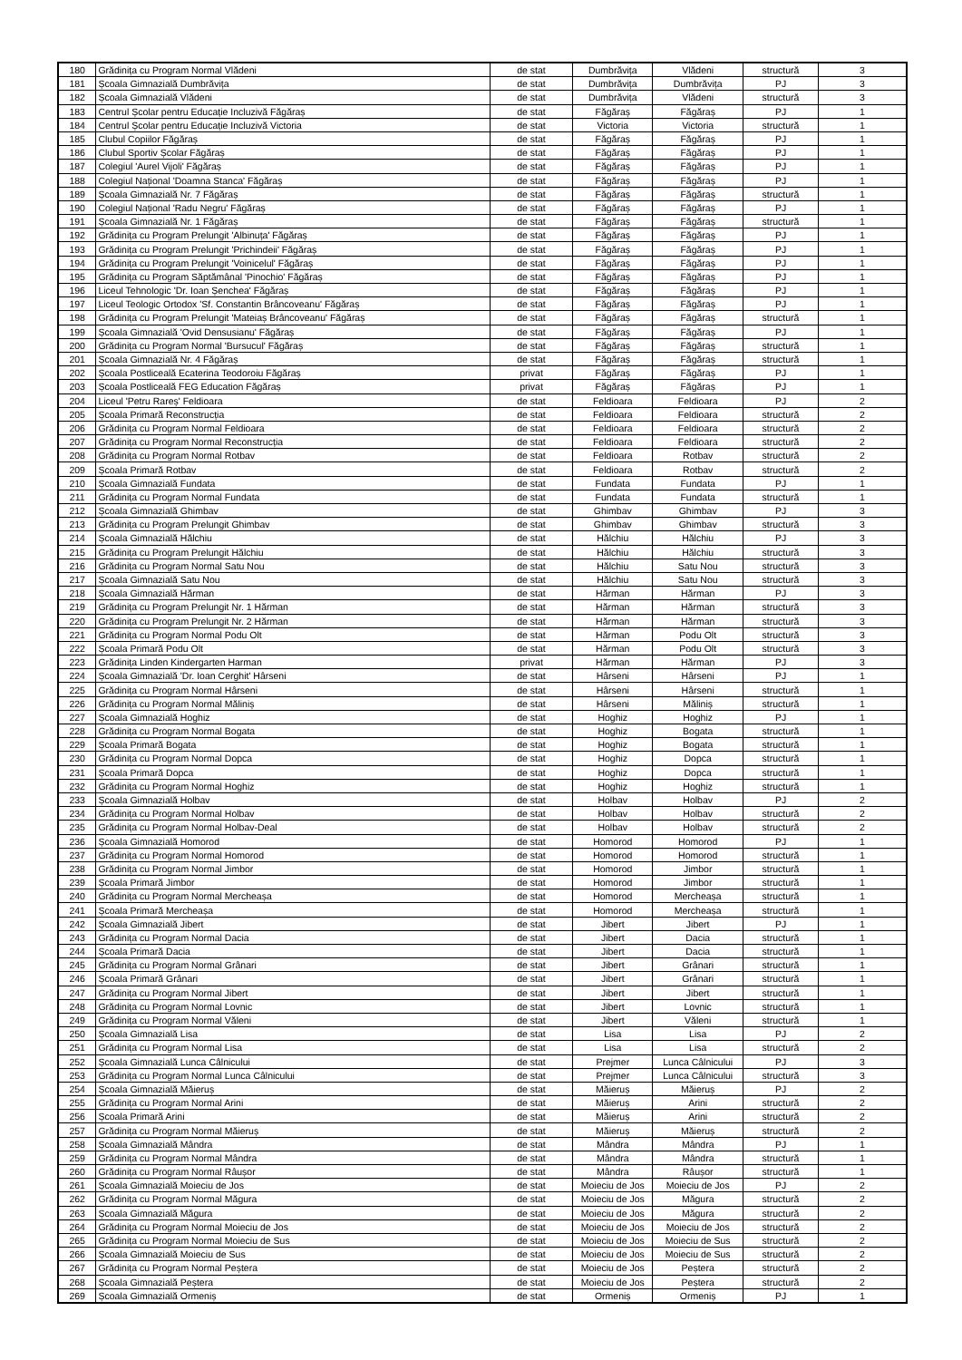| 180 | Grădinița cu Program Normal Vlădeni | de stat | Dumbrăvița | Vlădeni | structură | 3 |
| 181 | Școala Gimnazială Dumbrăvița | de stat | Dumbrăvița | Dumbrăvița | PJ | 3 |
| 182 | Școala Gimnazială Vlădeni | de stat | Dumbrăvița | Vlădeni | structură | 3 |
| 183 | Centrul Școlar pentru Educație Incluzivă Făgăraș | de stat | Făgăraș | Făgăraș | PJ | 1 |
| 184 | Centrul Școlar pentru Educație Incluzivă Victoria | de stat | Victoria | Victoria | structură | 1 |
| 185 | Clubul Copiilor Făgăraș | de stat | Făgăraș | Făgăraș | PJ | 1 |
| 186 | Clubul Sportiv Școlar Făgăraș | de stat | Făgăraș | Făgăraș | PJ | 1 |
| 187 | Colegiul 'Aurel Vijoli' Făgăraș | de stat | Făgăraș | Făgăraș | PJ | 1 |
| 188 | Colegiul Național 'Doamna Stanca' Făgăraș | de stat | Făgăraș | Făgăraș | PJ | 1 |
| 189 | Școala Gimnazială Nr. 7 Făgăraș | de stat | Făgăraș | Făgăraș | structură | 1 |
| 190 | Colegiul Național 'Radu Negru' Făgăraș | de stat | Făgăraș | Făgăraș | PJ | 1 |
| 191 | Școala Gimnazială Nr. 1 Făgăraș | de stat | Făgăraș | Făgăraș | structură | 1 |
| 192 | Grădinița cu Program Prelungit 'Albinuța' Făgăraș | de stat | Făgăraș | Făgăraș | PJ | 1 |
| 193 | Grădinița cu Program Prelungit 'Prichindeii' Făgăraș | de stat | Făgăraș | Făgăraș | PJ | 1 |
| 194 | Grădinița cu Program Prelungit 'Voinicelul' Făgăraș | de stat | Făgăraș | Făgăraș | PJ | 1 |
| 195 | Grădinița cu Program Săptămânal 'Pinochio' Făgăraș | de stat | Făgăraș | Făgăraș | PJ | 1 |
| 196 | Liceul Tehnologic 'Dr. Ioan Șenchea' Făgăraș | de stat | Făgăraș | Făgăraș | PJ | 1 |
| 197 | Liceul Teologic Ortodox 'Sf. Constantin Brâncoveanu' Făgăraș | de stat | Făgăraș | Făgăraș | PJ | 1 |
| 198 | Grădinița cu Program Prelungit 'Mateiaș Brâncoveanu' Făgăraș | de stat | Făgăraș | Făgăraș | structură | 1 |
| 199 | Școala Gimnazială 'Ovid Densusianu' Făgăraș | de stat | Făgăraș | Făgăraș | PJ | 1 |
| 200 | Grădinița cu Program Normal 'Bursucul' Făgăraș | de stat | Făgăraș | Făgăraș | structură | 1 |
| 201 | Școala Gimnazială Nr. 4 Făgăraș | de stat | Făgăraș | Făgăraș | structură | 1 |
| 202 | Școala Postliceală Ecaterina Teodoroiu Făgăraș | privat | Făgăraș | Făgăraș | PJ | 1 |
| 203 | Școala Postliceală FEG Education Făgăraș | privat | Făgăraș | Făgăraș | PJ | 1 |
| 204 | Liceul 'Petru Rareș' Feldioara | de stat | Feldioara | Feldioara | PJ | 2 |
| 205 | Școala Primară Reconstrucția | de stat | Feldioara | Feldioara | structură | 2 |
| 206 | Grădinița cu Program Normal Feldioara | de stat | Feldioara | Feldioara | structură | 2 |
| 207 | Grădinița cu Program Normal Reconstrucția | de stat | Feldioara | Feldioara | structură | 2 |
| 208 | Grădinița cu Program Normal Rotbav | de stat | Feldioara | Rotbav | structură | 2 |
| 209 | Școala Primară Rotbav | de stat | Feldioara | Rotbav | structură | 2 |
| 210 | Școala Gimnazială Fundata | de stat | Fundata | Fundata | PJ | 1 |
| 211 | Grădinița cu Program Normal Fundata | de stat | Fundata | Fundata | structură | 1 |
| 212 | Școala Gimnazială Ghimbav | de stat | Ghimbav | Ghimbav | PJ | 3 |
| 213 | Grădinița cu Program Prelungit Ghimbav | de stat | Ghimbav | Ghimbav | structură | 3 |
| 214 | Școala Gimnazială Hălchiu | de stat | Hălchiu | Hălchiu | PJ | 3 |
| 215 | Grădinița cu Program Prelungit Hălchiu | de stat | Hălchiu | Hălchiu | structură | 3 |
| 216 | Grădinița cu Program Normal Satu Nou | de stat | Hălchiu | Satu Nou | structură | 3 |
| 217 | Școala Gimnazială Satu Nou | de stat | Hălchiu | Satu Nou | structură | 3 |
| 218 | Școala Gimnazială Hărman | de stat | Hărman | Hărman | PJ | 3 |
| 219 | Grădinița cu Program Prelungit Nr. 1 Hărman | de stat | Hărman | Hărman | structură | 3 |
| 220 | Grădinița cu Program Prelungit Nr. 2 Hărman | de stat | Hărman | Hărman | structură | 3 |
| 221 | Grădinița cu Program Normal Podu Olt | de stat | Hărman | Podu Olt | structură | 3 |
| 222 | Școala Primară Podu Olt | de stat | Hărman | Podu Olt | structură | 3 |
| 223 | Grădinița Linden Kindergarten Harman | privat | Hărman | Hărman | PJ | 3 |
| 224 | Școala Gimnazială 'Dr. Ioan Cerghit' Hârseni | de stat | Hârseni | Hârseni | PJ | 1 |
| 225 | Grădinița cu Program Normal Hârseni | de stat | Hârseni | Hârseni | structură | 1 |
| 226 | Grădinița cu Program Normal Măliniș | de stat | Hârseni | Măliniș | structură | 1 |
| 227 | Școala Gimnazială Hoghiz | de stat | Hoghiz | Hoghiz | PJ | 1 |
| 228 | Grădinița cu Program Normal Bogata | de stat | Hoghiz | Bogata | structură | 1 |
| 229 | Școala Primară Bogata | de stat | Hoghiz | Bogata | structură | 1 |
| 230 | Grădinița cu Program Normal Dopca | de stat | Hoghiz | Dopca | structură | 1 |
| 231 | Școala Primară Dopca | de stat | Hoghiz | Dopca | structură | 1 |
| 232 | Grădinița cu Program Normal Hoghiz | de stat | Hoghiz | Hoghiz | structură | 1 |
| 233 | Școala Gimnazială Holbav | de stat | Holbav | Holbav | PJ | 2 |
| 234 | Grădinița cu Program Normal Holbav | de stat | Holbav | Holbav | structură | 2 |
| 235 | Grădinița cu Program Normal Holbav-Deal | de stat | Holbav | Holbav | structură | 2 |
| 236 | Școala Gimnazială Homorod | de stat | Homorod | Homorod | PJ | 1 |
| 237 | Grădinița cu Program Normal Homorod | de stat | Homorod | Homorod | structură | 1 |
| 238 | Grădinița cu Program Normal Jimbor | de stat | Homorod | Jimbor | structură | 1 |
| 239 | Școala Primară Jimbor | de stat | Homorod | Jimbor | structură | 1 |
| 240 | Grădinița cu Program Normal Mercheașa | de stat | Homorod | Mercheașa | structură | 1 |
| 241 | Școala Primară Mercheașa | de stat | Homorod | Mercheașa | structură | 1 |
| 242 | Școala Gimnazială Jibert | de stat | Jibert | Jibert | PJ | 1 |
| 243 | Grădinița cu Program Normal Dacia | de stat | Jibert | Dacia | structură | 1 |
| 244 | Școala Primară Dacia | de stat | Jibert | Dacia | structură | 1 |
| 245 | Grădinița cu Program Normal Grânari | de stat | Jibert | Grânari | structură | 1 |
| 246 | Școala Primară Grânari | de stat | Jibert | Grânari | structură | 1 |
| 247 | Grădinița cu Program Normal Jibert | de stat | Jibert | Jibert | structură | 1 |
| 248 | Grădinița cu Program Normal Lovnic | de stat | Jibert | Lovnic | structură | 1 |
| 249 | Grădinița cu Program Normal Văleni | de stat | Jibert | Văleni | structură | 1 |
| 250 | Școala Gimnazială Lisa | de stat | Lisa | Lisa | PJ | 2 |
| 251 | Grădinița cu Program Normal Lisa | de stat | Lisa | Lisa | structură | 2 |
| 252 | Școala Gimnazială Lunca Câlnicului | de stat | Prejmer | Lunca Câlnicului | PJ | 3 |
| 253 | Grădinița cu Program Normal Lunca Câlnicului | de stat | Prejmer | Lunca Câlnicului | structură | 3 |
| 254 | Școala Gimnazială Măieruș | de stat | Măieruș | Măieruș | PJ | 2 |
| 255 | Grădinița cu Program Normal Arini | de stat | Măieruș | Arini | structură | 2 |
| 256 | Școala Primară Arini | de stat | Măieruș | Arini | structură | 2 |
| 257 | Grădinița cu Program Normal Măieruș | de stat | Măieruș | Măieruș | structură | 2 |
| 258 | Școala Gimnazială Mândra | de stat | Mândra | Mândra | PJ | 1 |
| 259 | Grădinița cu Program Normal Mândra | de stat | Mândra | Mândra | structură | 1 |
| 260 | Grădinița cu Program Normal Râușor | de stat | Mândra | Râușor | structură | 1 |
| 261 | Școala Gimnazială Moieciu de Jos | de stat | Moieciu de Jos | Moieciu de Jos | PJ | 2 |
| 262 | Grădinița cu Program Normal Măgura | de stat | Moieciu de Jos | Măgura | structură | 2 |
| 263 | Școala Gimnazială Măgura | de stat | Moieciu de Jos | Măgura | structură | 2 |
| 264 | Grădinița cu Program Normal Moieciu de Jos | de stat | Moieciu de Jos | Moieciu de Jos | structură | 2 |
| 265 | Grădinița cu Program Normal Moieciu de Sus | de stat | Moieciu de Jos | Moieciu de Sus | structură | 2 |
| 266 | Școala Gimnazială Moieciu de Sus | de stat | Moieciu de Jos | Moieciu de Sus | structură | 2 |
| 267 | Grădinița cu Program Normal Peștera | de stat | Moieciu de Jos | Peștera | structură | 2 |
| 268 | Școala Gimnazială Peștera | de stat | Moieciu de Jos | Peștera | structură | 2 |
| 269 | Școala Gimnazială Ormeniș | de stat | Ormeniș | Ormeniș | PJ | 1 |